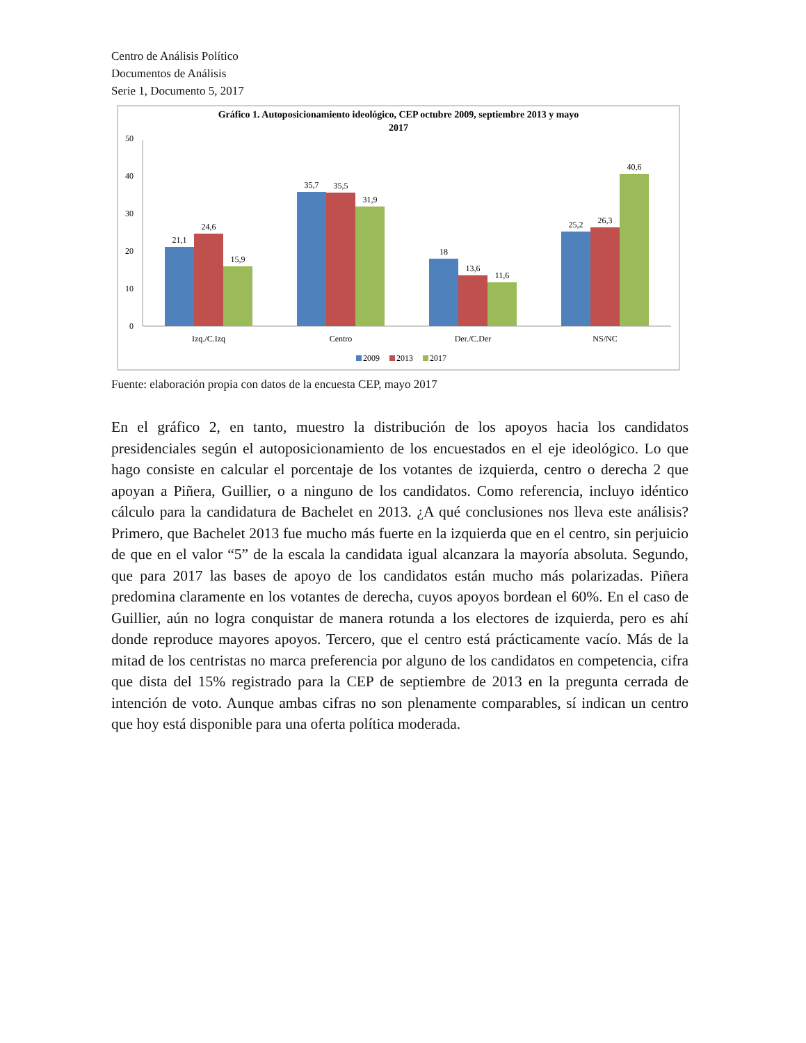Centro de Análisis Político
Documentos de Análisis
Serie 1, Documento 5, 2017
Gráfico 1. Autoposicionamiento ideológico, CEP octubre 2009, septiembre 2013 y mayo
2017
50
40
30
20
10
0
21,1
24,6
15,9
35,7
35,5
31,9
18
13,6
11,6
25,2
26,3
40,6
Izq./C.Izq
Centro
Der./C.Der
NS/NC
2009
2013
2017
Fuente: elaboración propia con datos de la encuesta CEP, mayo 2017
En el gráfico 2, en tanto, muestro la distribución de los apoyos hacia los candidatos presidenciales según el autoposicionamiento de los encuestados en el eje ideológico. Lo que hago consiste en calcular el porcentaje de los votantes de izquierda, centro o derecha 2 que apoyan a Piñera, Guillier, o a ninguno de los candidatos. Como referencia, incluyo idéntico cálculo para la candidatura de Bachelet en 2013. ¿A qué conclusiones nos lleva este análisis? Primero, que Bachelet 2013 fue mucho más fuerte en la izquierda que en el centro, sin perjuicio de que en el valor “5” de la escala la candidata igual alcanzara la mayoría absoluta. Segundo, que para 2017 las bases de apoyo de los candidatos están mucho más polarizadas. Piñera predomina claramente en los votantes de derecha, cuyos apoyos bordean el 60%. En el caso de Guillier, aún no logra conquistar de manera rotunda a los electores de izquierda, pero es ahí donde reproduce mayores apoyos. Tercero, que el centro está prácticamente vacío. Más de la mitad de los centristas no marca preferencia por alguno de los candidatos en competencia, cifra que dista del 15% registrado para la CEP de septiembre de 2013 en la pregunta cerrada de intención de voto. Aunque ambas cifras no son plenamente comparables, sí indican un centro que hoy está disponible para una oferta política moderada.